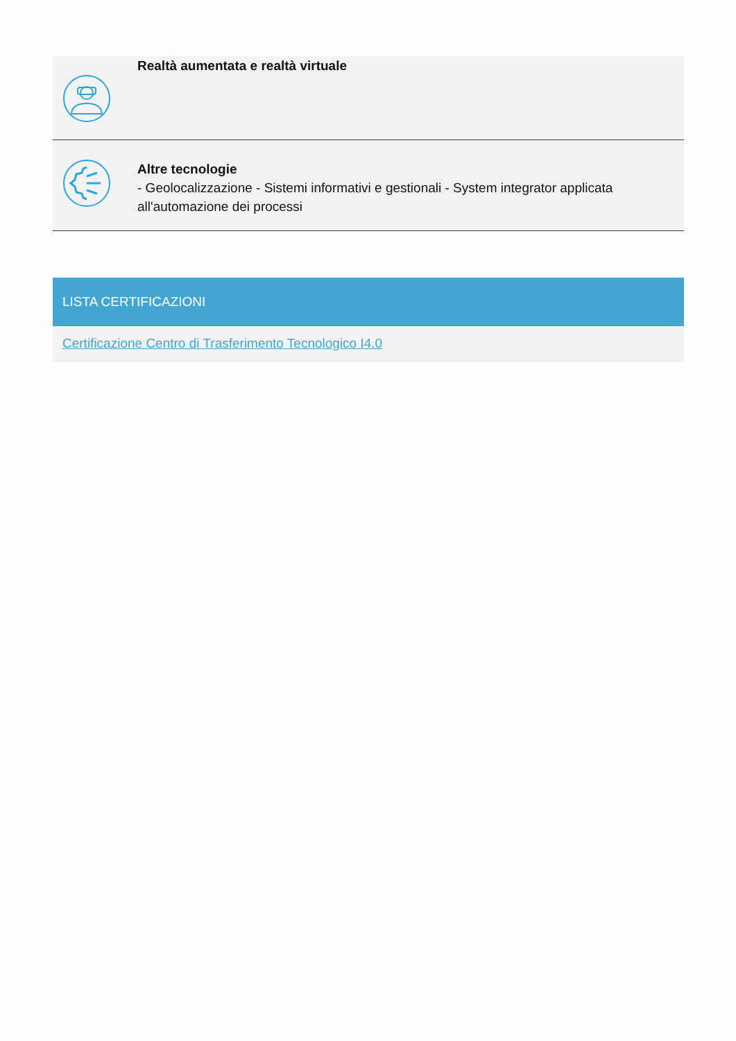Realtà aumentata e realtà virtuale
Altre tecnologie
- Geolocalizzazione - Sistemi informativi e gestionali - System integrator applicata all'automazione dei processi
LISTA CERTIFICAZIONI
Certificazione Centro di Trasferimento Tecnologico I4.0